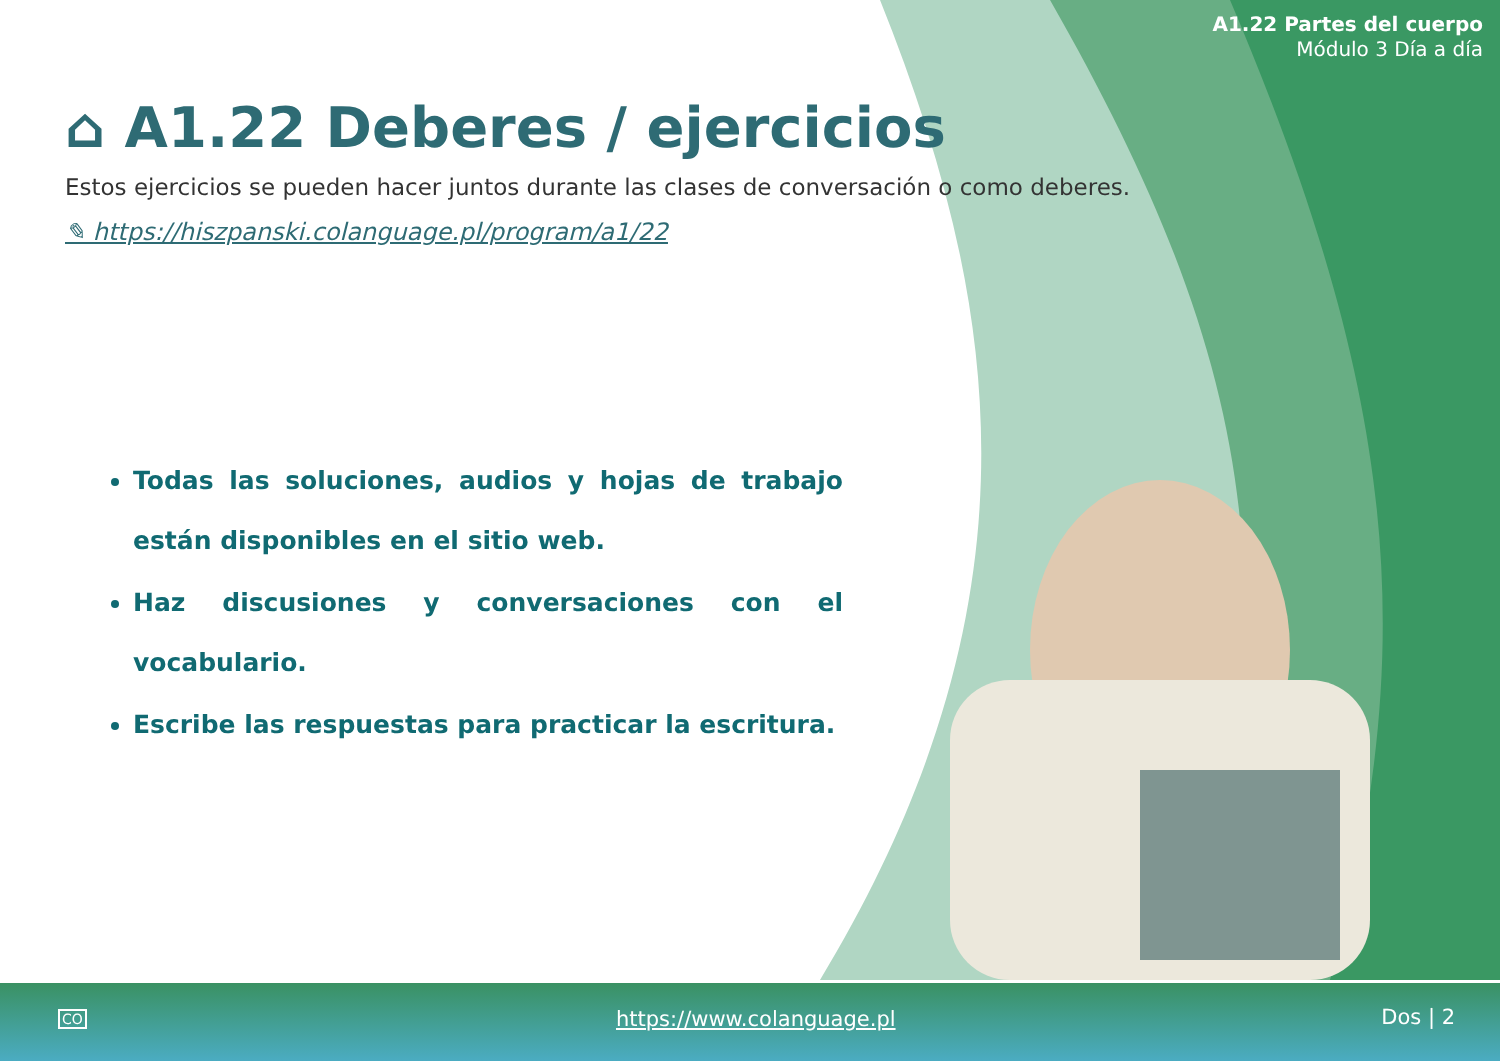A1.22 Partes del cuerpo
Módulo 3 Día a día
⌂ A1.22 Deberes / ejercicios
Estos ejercicios se pueden hacer juntos durante las clases de conversación o como deberes.
✎ https://hiszpanski.colanguage.pl/program/a1/22
Todas las soluciones, audios y hojas de trabajo están disponibles en el sitio web.
Haz discusiones y conversaciones con el vocabulario.
Escribe las respuestas para practicar la escritura.
CO https://www.colanguage.pl Dos | 2